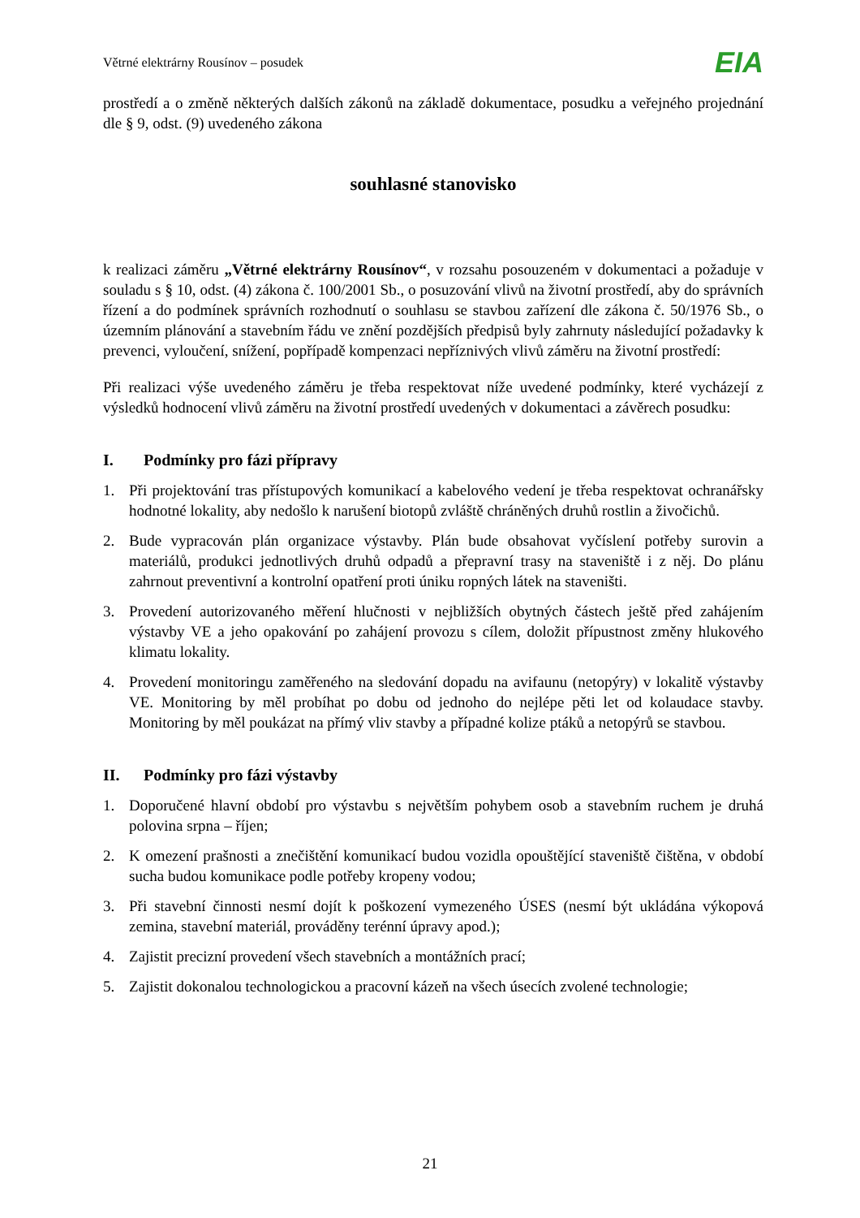Větrné elektrárny Rousínov – posudek
EIA
prostředí a o změně některých dalších zákonů na základě dokumentace, posudku a veřejného projednání dle § 9, odst. (9) uvedeného zákona
souhlasné stanovisko
k realizaci záměru „Větrné elektrárny Rousínov“, v rozsahu posouzeném v dokumentaci a požaduje v souladu s § 10, odst. (4) zákona č. 100/2001 Sb., o posuzování vlivů na životní prostředí, aby do správních řízení a do podmínek správních rozhodnutí o souhlasu se stavbou zařízení dle zákona č. 50/1976 Sb., o územním plánování a stavebním řádu ve znění pozdějších předpisů byly zahrnuty následující požadavky k prevenci, vyloučení, snížení, popřípadě kompenzaci nepříznivých vlivů záměru na životní prostředí:
Při realizaci výše uvedeného záměru je třeba respektovat níže uvedené podmínky, které vycházejí z výsledků hodnocení vlivů záměru na životní prostředí uvedených v dokumentaci a závěrech posudku:
I. Podmínky pro fázi přípravy
1. Při projektování tras přístupových komunikací a kabelového vedení je třeba respektovat ochranářsky hodnotné lokality, aby nedošlo k narušení biotopů zvláště chráněných druhů rostlin a živočichů.
2. Bude vypracován plán organizace výstavby. Plán bude obsahovat vyčíslení potřeby surovin a materiálů, produkci jednotlivých druhů odpadů a přepravní trasy na staveniště i z něj. Do plánu zahrnout preventivní a kontrolní opatření proti úniku ropných látek na staveništi.
3. Provedení autorizovaného měření hlučnosti v nejbližších obytných částech ještě před zahájením výstavby VE a jeho opakování po zahájení provozu s cílem, doložit přípustnost změny hlukového klimatu lokality.
4. Provedení monitoringu zaměřeného na sledování dopadu na avifaunu (netopýry) v lokalitě výstavby VE. Monitoring by měl probíhat po dobu od jednoho do nejlépe pěti let od kolaudace stavby. Monitoring by měl poukázat na přímý vliv stavby a případné kolize ptáků a netopýrů se stavbou.
II. Podmínky pro fázi výstavby
1. Doporučené hlavní období pro výstavbu s největším pohybem osob a stavebním ruchem je druhá polovina srpna – říjen;
2. K omezení prašnosti a znečištění komunikací budou vozidla opouštějící staveniště čištěna, v období sucha budou komunikace podle potřeby kropeny vodou;
3. Při stavební činnosti nesmí dojít k poškození vymezeného ÚSES (nesmí být ukládána výkopová zemina, stavební materiál, prováděny terénní úpravy apod.);
4. Zajistit precizní provedení všech stavebních a montážních prací;
5. Zajistit dokonalou technologickou a pracovní kázeň na všech úsecích zvolené technologie;
21